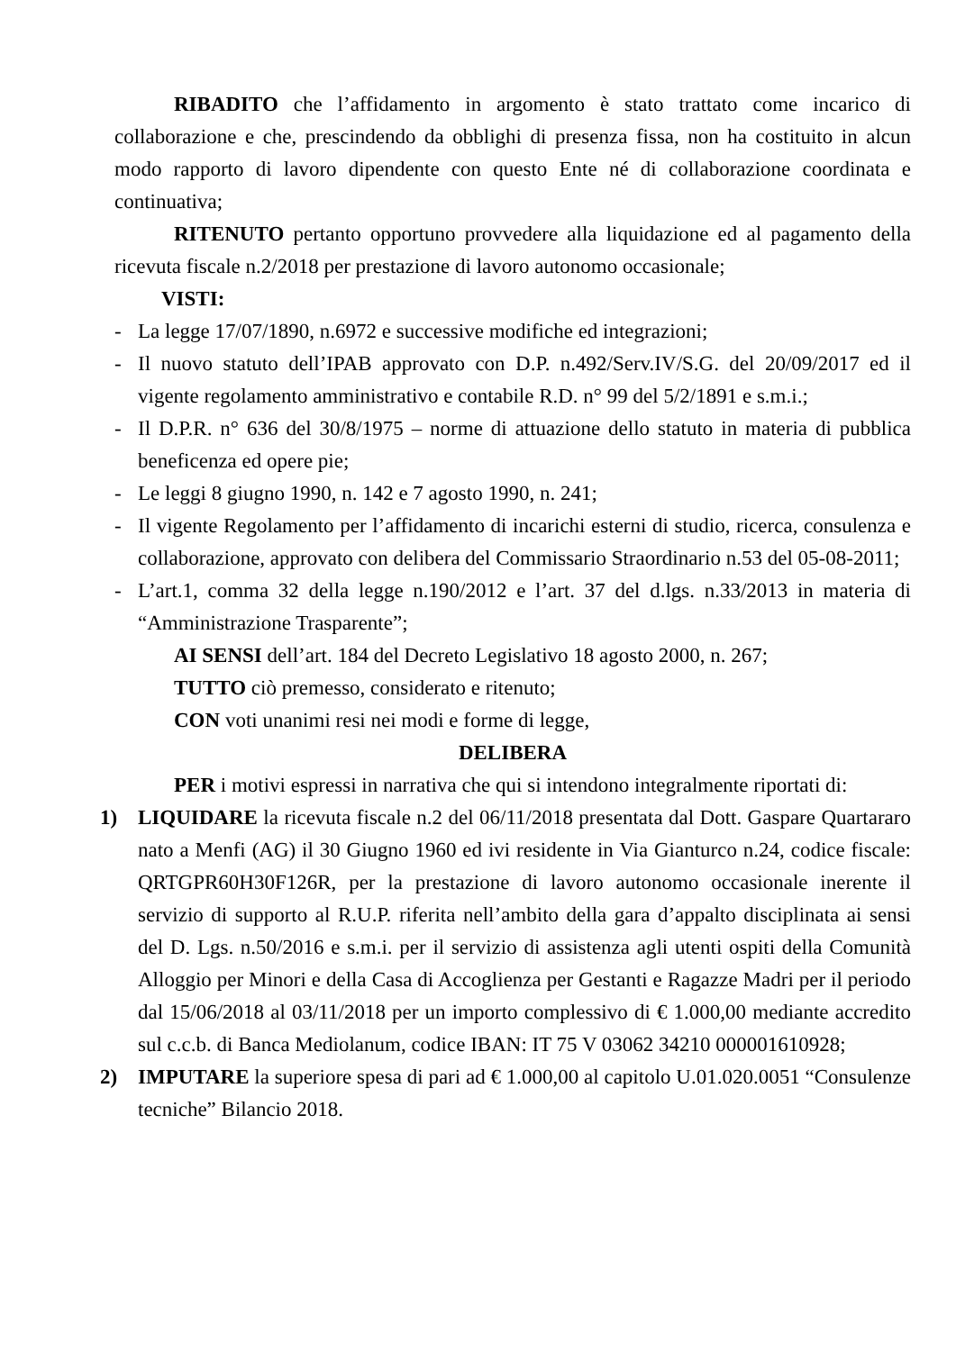RIBADITO che l’affidamento in argomento è stato trattato come incarico di collaborazione e che, prescindendo da obblighi di presenza fissa, non ha costituito in alcun modo rapporto di lavoro dipendente con questo Ente né di collaborazione coordinata e continuativa;
RITENUTO pertanto opportuno provvedere alla liquidazione ed al pagamento della ricevuta fiscale n.2/2018 per prestazione di lavoro autonomo occasionale;
VISTI:
- La legge 17/07/1890, n.6972 e successive modifiche ed integrazioni;
- Il nuovo statuto dell’IPAB approvato con D.P. n.492/Serv.IV/S.G. del 20/09/2017 ed il vigente regolamento amministrativo e contabile R.D. n° 99 del 5/2/1891 e s.m.i.;
- Il D.P.R. n° 636 del 30/8/1975 – norme di attuazione dello statuto in materia di pubblica beneficenza ed opere pie;
- Le leggi 8 giugno 1990, n. 142 e 7 agosto 1990, n. 241;
- Il vigente Regolamento per l’affidamento di incarichi esterni di studio, ricerca, consulenza e collaborazione, approvato con delibera del Commissario Straordinario n.53 del 05-08-2011;
- L’art.1, comma 32 della legge n.190/2012 e l’art. 37 del d.lgs. n.33/2013 in materia di “Amministrazione Trasparente”;
AI SENSI dell’art. 184 del Decreto Legislativo 18 agosto 2000, n. 267;
TUTTO ciò premesso, considerato e ritenuto;
CON voti unanimi resi nei modi e forme di legge,
DELIBERA
PER i motivi espressi in narrativa che qui si intendono integralmente riportati di:
1) LIQUIDARE la ricevuta fiscale n.2 del 06/11/2018 presentata dal Dott. Gaspare Quartararo nato a Menfi (AG) il 30 Giugno 1960 ed ivi residente in Via Gianturco n.24, codice fiscale: QRTGPR60H30F126R, per la prestazione di lavoro autonomo occasionale inerente il servizio di supporto al R.U.P. riferita nell’ambito della gara d’appalto disciplinata ai sensi del D. Lgs. n.50/2016 e s.m.i. per il servizio di assistenza agli utenti ospiti della Comunità Alloggio per Minori e della Casa di Accoglienza per Gestanti e Ragazze Madri per il periodo dal 15/06/2018 al 03/11/2018 per un importo complessivo di € 1.000,00 mediante accredito sul c.c.b. di Banca Mediolanum, codice IBAN: IT 75 V 03062 34210 000001610928;
2) IMPUTARE la superiore spesa di pari ad € 1.000,00 al capitolo U.01.020.0051 “Consulenze tecniche” Bilancio 2018.